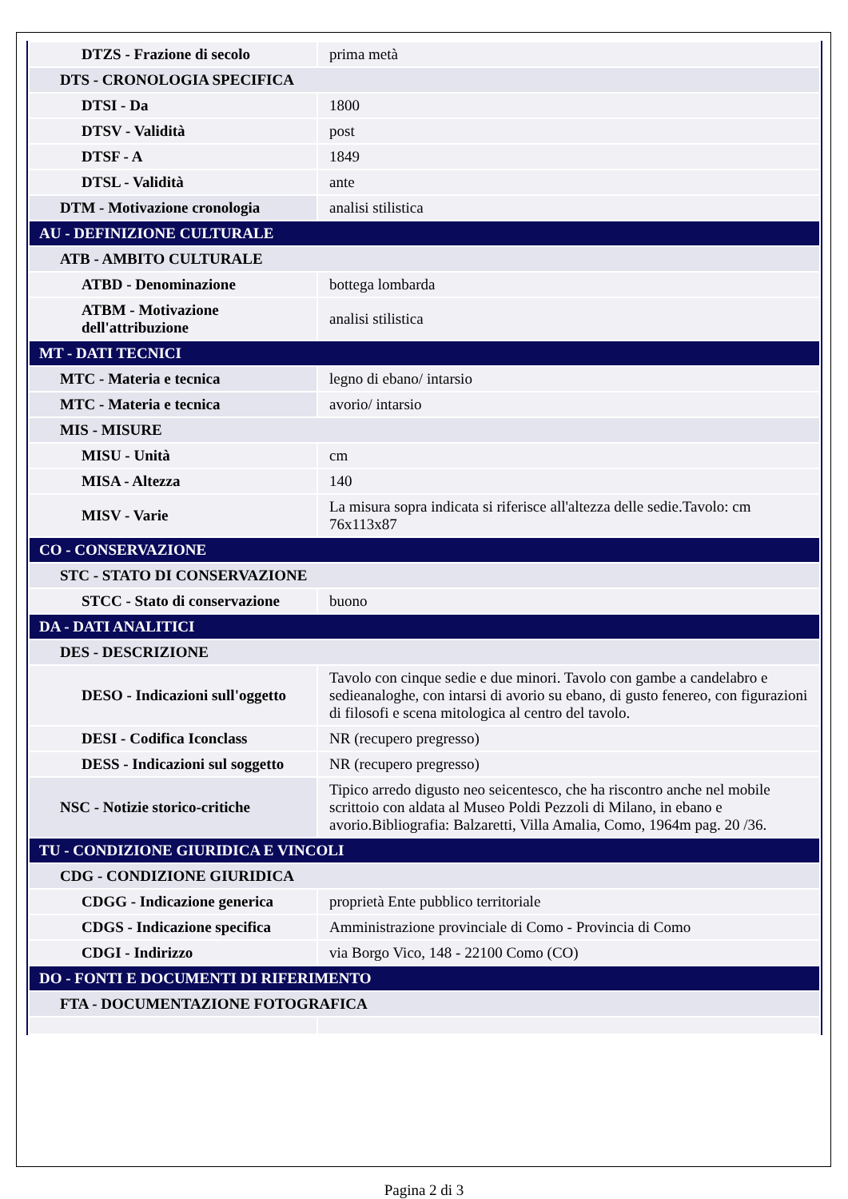| DTZS - Frazione di secolo | prima metà |
| DTS - CRONOLOGIA SPECIFICA | |
| DTSI - Da | 1800 |
| DTSV - Validità | post |
| DTSF - A | 1849 |
| DTSL - Validità | ante |
| DTM - Motivazione cronologia | analisi stilistica |
| AU - DEFINIZIONE CULTURALE | |
| ATB - AMBITO CULTURALE | |
| ATBD - Denominazione | bottega lombarda |
| ATBM - Motivazione dell'attribuzione | analisi stilistica |
| MT - DATI TECNICI | |
| MTC - Materia e tecnica | legno di ebano/ intarsio |
| MTC - Materia e tecnica | avorio/ intarsio |
| MIS - MISURE | |
| MISU - Unità | cm |
| MISA - Altezza | 140 |
| MISV - Varie | La misura sopra indicata si riferisce all'altezza delle sedie.Tavolo: cm 76x113x87 |
| CO - CONSERVAZIONE | |
| STC - STATO DI CONSERVAZIONE | |
| STCC - Stato di conservazione | buono |
| DA - DATI ANALITICI | |
| DES - DESCRIZIONE | |
| DESO - Indicazioni sull'oggetto | Tavolo con cinque sedie e due minori. Tavolo con gambe a candelabro e sedieanaloghe, con intarsi di avorio su ebano, di gusto fenereo, con figurazioni di filosofi e scena mitologica al centro del tavolo. |
| DESI - Codifica Iconclass | NR (recupero pregresso) |
| DESS - Indicazioni sul soggetto | NR (recupero pregresso) |
| NSC - Notizie storico-critiche | Tipico arredo digusto neo seicentesco, che ha riscontro anche nel mobile scrittoio con aldata al Museo Poldi Pezzoli di Milano, in ebano e avorio.Bibliografia: Balzaretti, Villa Amalia, Como, 1964m pag. 20 /36. |
| TU - CONDIZIONE GIURIDICA E VINCOLI | |
| CDG - CONDIZIONE GIURIDICA | |
| CDGG - Indicazione generica | proprietà Ente pubblico territoriale |
| CDGS - Indicazione specifica | Amministrazione provinciale di Como - Provincia di Como |
| CDGI - Indirizzo | via Borgo Vico, 148 - 22100 Como (CO) |
| DO - FONTI E DOCUMENTI DI RIFERIMENTO | |
| FTA - DOCUMENTAZIONE FOTOGRAFICA | |
Pagina 2 di 3